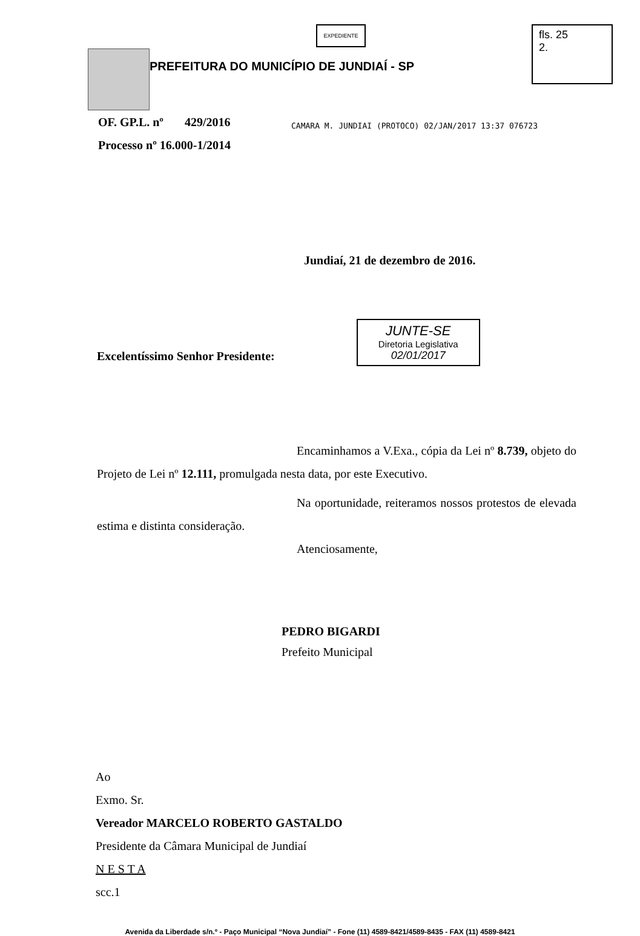EXPEDIENTE
PREFEITURA DO MUNICÍPIO DE JUNDIAÍ - SP
fls. 25
2.
OF. GP.L. nº 429/2016
Processo nº 16.000-1/2014
CAMARA M. JUNDIAI (PROTOCO) 02/JAN/2017 13:37 076723
Jundiaí, 21 de dezembro de 2016.
Excelentíssimo Senhor Presidente:
JUNTE-SE
Diretoria Legislativa
02/01/2017
Encaminhamos a V.Exa., cópia da Lei nº 8.739, objeto do Projeto de Lei nº 12.111, promulgada nesta data, por este Executivo.
Na oportunidade, reiteramos nossos protestos de elevada estima e distinta consideração.
Atenciosamente,
PEDRO BIGARDI
Prefeito Municipal
Ao
Exmo. Sr.
Vereador MARCELO ROBERTO GASTALDO
Presidente da Câmara Municipal de Jundiaí
N E S T A
scc.1
Avenida da Liberdade s/n.º - Paço Municipal “Nova Jundiaí” - Fone (11) 4589-8421/4589-8435 - FAX (11) 4589-8421